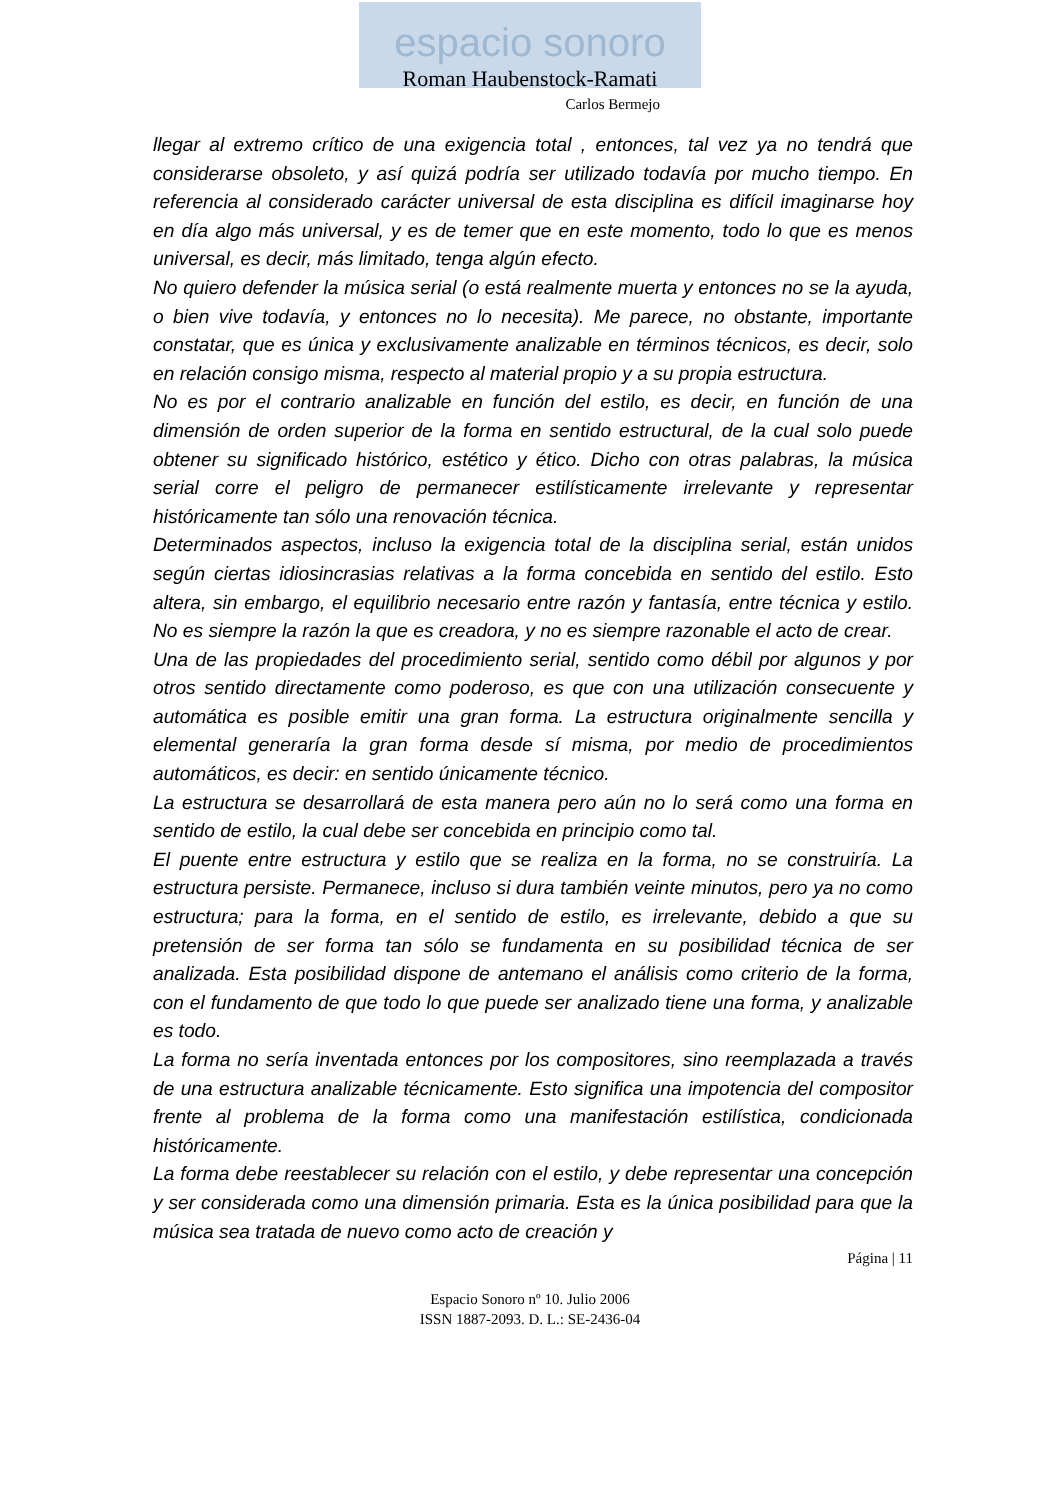espacio sonoro
Roman Haubenstock-Ramati
Carlos Bermejo
llegar al extremo crítico de una exigencia total , entonces, tal vez ya no tendrá que considerarse obsoleto, y así quizá podría ser utilizado todavía por mucho tiempo. En referencia al considerado carácter universal de esta disciplina es difícil imaginarse hoy en día algo más universal, y es de temer que en este momento, todo lo que es menos universal, es decir, más limitado, tenga algún efecto.
No quiero defender la música serial (o está realmente muerta y entonces no se la ayuda, o bien vive todavía, y entonces no lo necesita). Me parece, no obstante, importante constatar, que es única y exclusivamente analizable en términos técnicos, es decir, solo en relación consigo misma, respecto al material propio y a su propia estructura.
No es por el contrario analizable en función del estilo, es decir, en función de una dimensión de orden superior de la forma en sentido estructural, de la cual solo puede obtener su significado histórico, estético y ético. Dicho con otras palabras, la música serial corre el peligro de permanecer estilísticamente irrelevante y representar históricamente tan sólo una renovación técnica.
Determinados aspectos, incluso la exigencia total de la disciplina serial, están unidos según ciertas idiosincrasias relativas a la forma concebida en sentido del estilo. Esto altera, sin embargo, el equilibrio necesario entre razón y fantasía, entre técnica y estilo. No es siempre la razón la que es creadora, y no es siempre razonable el acto de crear.
Una de las propiedades del procedimiento serial, sentido como débil por algunos y por otros sentido directamente como poderoso, es que con una utilización consecuente y automática es posible emitir una gran forma. La estructura originalmente sencilla y elemental generaría la gran forma desde sí misma, por medio de procedimientos automáticos, es decir: en sentido únicamente técnico.
La estructura se desarrollará de esta manera pero aún no lo será como una forma en sentido de estilo, la cual debe ser concebida en principio como tal.
El puente entre estructura y estilo que se realiza en la forma, no se construiría. La estructura persiste. Permanece, incluso si dura también veinte minutos, pero ya no como estructura; para la forma, en el sentido de estilo, es irrelevante, debido a que su pretensión de ser forma tan sólo se fundamenta en su posibilidad técnica de ser analizada. Esta posibilidad dispone de antemano el análisis como criterio de la forma, con el fundamento de que todo lo que puede ser analizado tiene una forma, y analizable es todo.
La forma no sería inventada entonces por los compositores, sino reemplazada a través de una estructura analizable técnicamente. Esto significa una impotencia del compositor frente al problema de la forma como una manifestación estilística, condicionada históricamente.
La forma debe reestablecer su relación con el estilo, y debe representar una concepción y ser considerada como una dimensión primaria. Esta es la única posibilidad para que la música sea tratada de nuevo como acto de creación y
Página | 11
Espacio Sonoro nº 10. Julio 2006
ISSN 1887-2093. D. L.: SE-2436-04